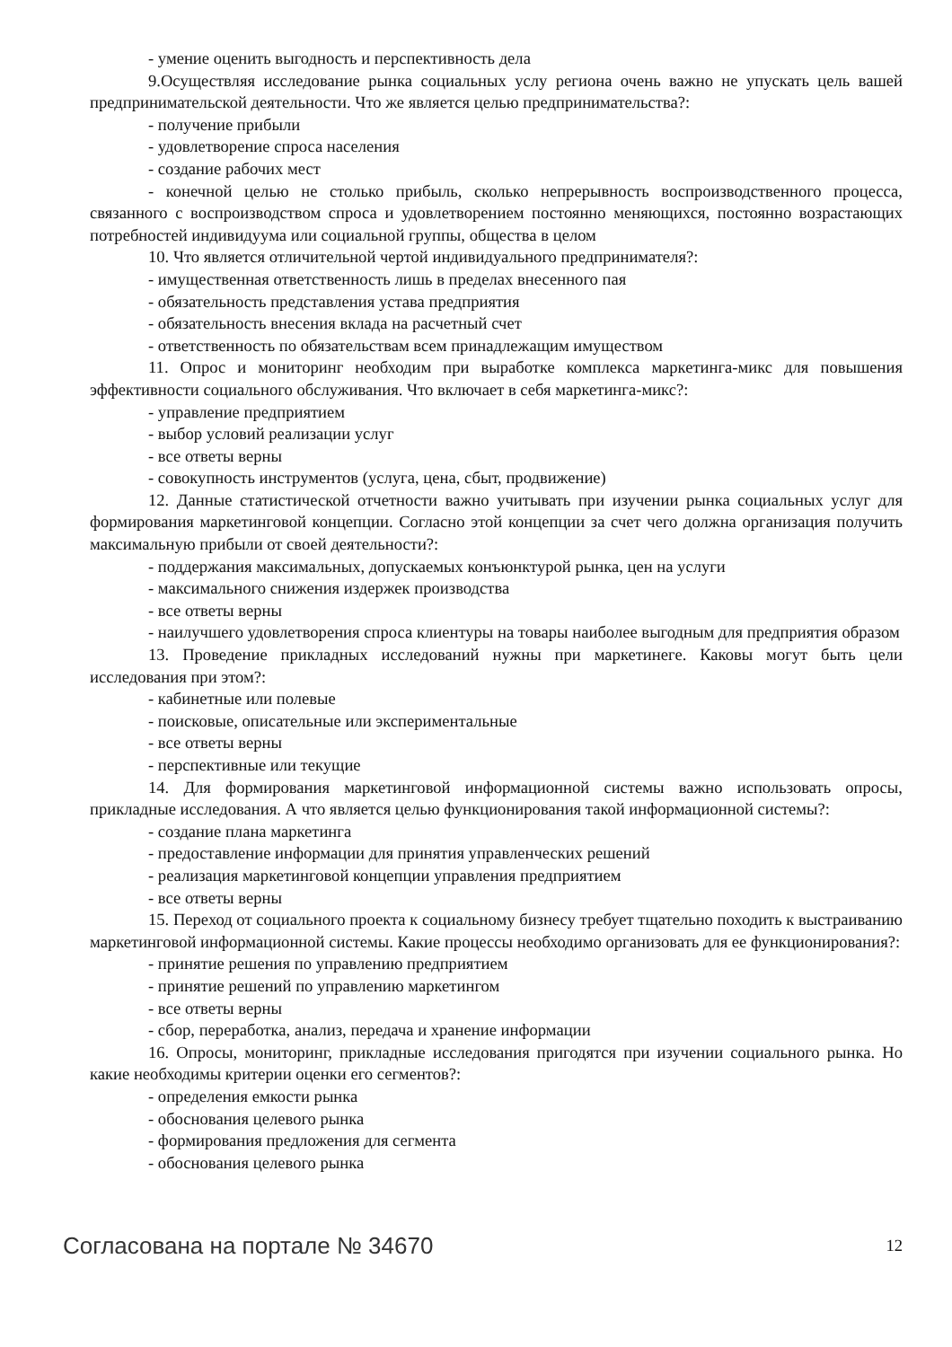- умение оценить выгодность и перспективность дела
9.Осуществляя исследование рынка социальных услу региона очень важно не упускать цель вашей предпринимательской деятельности. Что же является целью предпринимательства?:
- получение прибыли
- удовлетворение спроса населения
- создание рабочих мест
- конечной целью не столько прибыль, сколько непрерывность воспроизводственного процесса, связанного с воспроизводством спроса и удовлетворением постоянно меняющихся, постоянно возрастающих потребностей индивидуума или социальной группы, общества в целом
10. Что является отличительной чертой индивидуального предпринимателя?:
- имущественная ответственность лишь в пределах внесенного пая
- обязательность представления устава предприятия
- обязательность внесения вклада на расчетный счет
- ответственность по обязательствам всем принадлежащим имуществом
11. Опрос и мониторинг необходим при выработке комплекса маркетинга-микс для повышения эффективности социального обслуживания. Что включает в себя маркетинга-микс?:
- управление предприятием
- выбор условий реализации услуг
- все ответы верны
- совокупность инструментов (услуга, цена, сбыт, продвижение)
12. Данные статистической отчетности важно учитывать при изучении рынка социальных услуг для формирования маркетинговой концепции. Согласно этой концепции за счет чего должна организация получить максимальную прибыли от своей деятельности?:
- поддержания максимальных, допускаемых конъюнктурой рынка, цен на услуги
- максимального снижения издержек производства
- все ответы верны
- наилучшего удовлетворения спроса клиентуры на товары наиболее выгодным для предприятия образом
13. Проведение прикладных исследований нужны при маркетинеге. Каковы могут быть цели исследования при этом?:
- кабинетные или полевые
- поисковые, описательные или экспериментальные
- все ответы верны
- перспективные или текущие
14. Для формирования маркетинговой информационной системы важно использовать опросы, прикладные исследования. А что является целью функционирования такой информационной системы?:
- создание плана маркетинга
- предоставление информации для принятия управленческих решений
- реализация маркетинговой концепции управления предприятием
- все ответы верны
15. Переход от социального проекта к социальному бизнесу требует тщательно походить к выстраиванию маркетинговой информационной системы. Какие процессы необходимо организовать для ее функционирования?:
- принятие решения по управлению предприятием
- принятие решений по управлению маркетингом
- все ответы верны
- сбор, переработка, анализ, передача и хранение информации
16. Опросы, мониторинг, прикладные исследования пригодятся при изучении социального рынка. Но какие необходимы критерии оценки его сегментов?:
- определения емкости рынка
- обоснования целевого рынка
- формирования предложения для сегмента
- обоснования целевого рынка
Согласована на портале № 34670 12